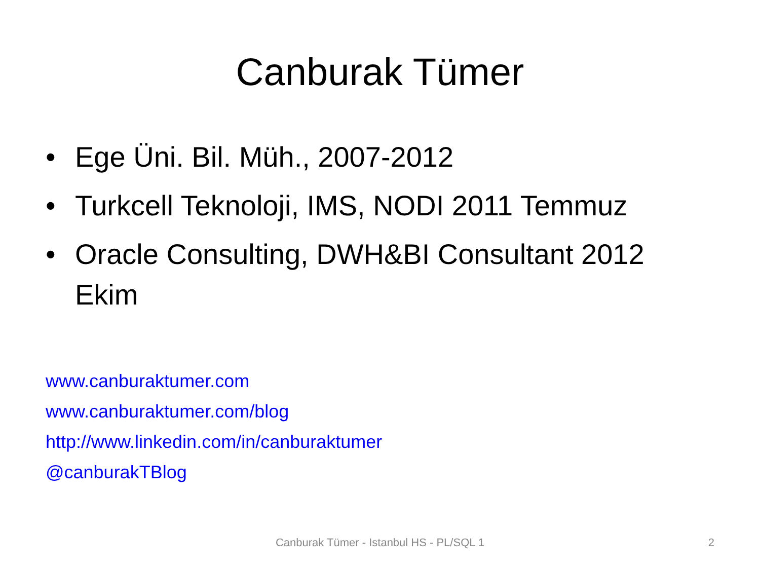Canburak Tümer
• Ege Üni. Bil. Müh., 2007-2012
• Turkcell Teknoloji, IMS, NODI 2011 Temmuz
• Oracle Consulting, DWH&BI Consultant 2012 Ekim
www.canburaktumer.com
www.canburaktumer.com/blog
http://www.linkedin.com/in/canburaktumer
@canburakTBlog
Canburak Tümer - Istanbul HS - PL/SQL 1
2